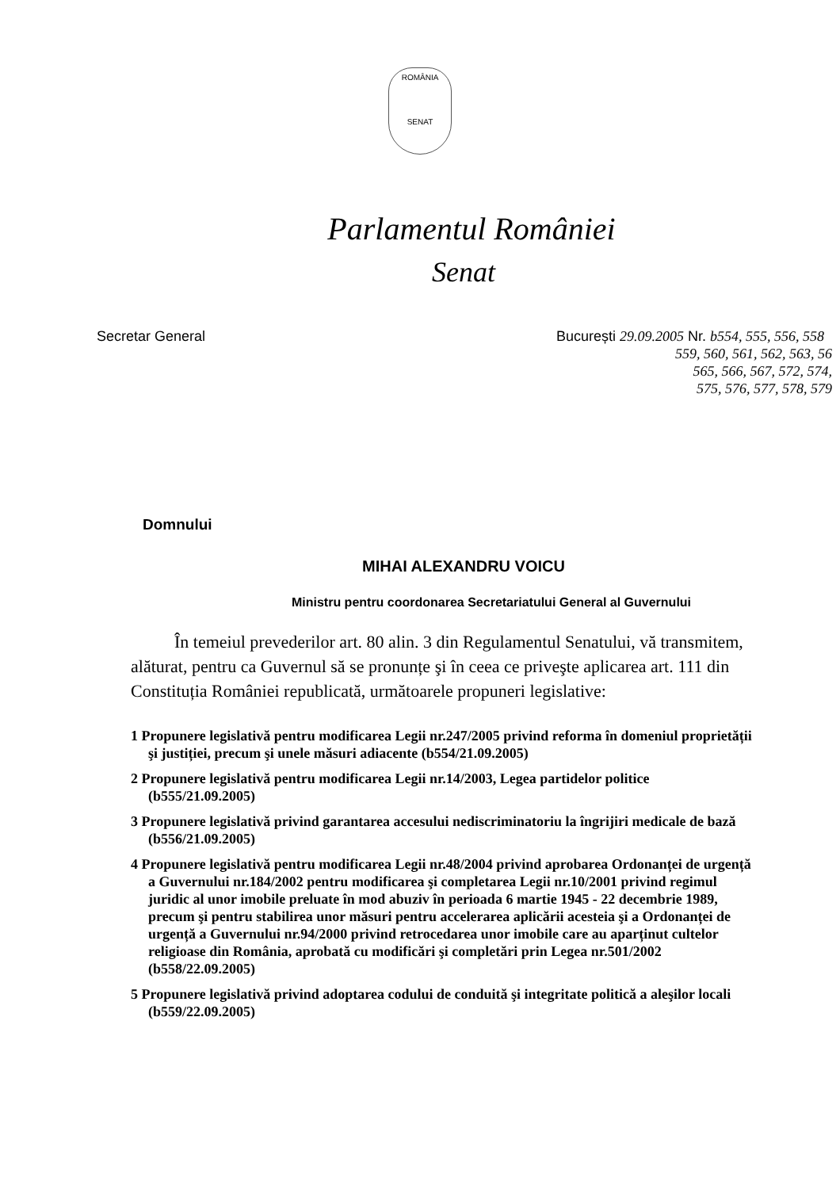ROMÂNIA
SENAT
Parlamentul României
Senat
Secretar General București 29.09.2005 Nr. b554, 555, 556, 558
559, 560, 561, 562, 563, 56
565, 566, 567, 572, 574,
575, 576, 577, 578, 579
Domnului
MIHAI ALEXANDRU VOICU
Ministru pentru coordonarea Secretariatului General al Guvernului
În temeiul prevederilor art. 80 alin. 3 din Regulamentul Senatului, vă transmitem, alăturat, pentru ca Guvernul să se pronunțe şi în ceea ce priveşte aplicarea art. 111 din Constituția României republicată, următoarele propuneri legislative:
1 Propunere legislativă pentru modificarea Legii nr.247/2005 privind reforma în domeniul proprietății şi justiției, precum şi unele măsuri adiacente (b554/21.09.2005)
2 Propunere legislativă pentru modificarea Legii nr.14/2003, Legea partidelor politice (b555/21.09.2005)
3 Propunere legislativă privind garantarea accesului nediscriminatoriu la îngrijiri medicale de bază (b556/21.09.2005)
4 Propunere legislativă pentru modificarea Legii nr.48/2004 privind aprobarea Ordonanței de urgență a Guvernului nr.184/2002 pentru modificarea şi completarea Legii nr.10/2001 privind regimul juridic al unor imobile preluate în mod abuziv în perioada 6 martie 1945 - 22 decembrie 1989, precum şi pentru stabilirea unor măsuri pentru accelerarea aplicării acesteia şi a Ordonanței de urgență a Guvernului nr.94/2000 privind retrocedarea unor imobile care au aparținut cultelor religioase din România, aprobată cu modificări şi completări prin Legea nr.501/2002 (b558/22.09.2005)
5 Propunere legislativă privind adoptarea codului de conduită şi integritate politică a aleşilor locali (b559/22.09.2005)